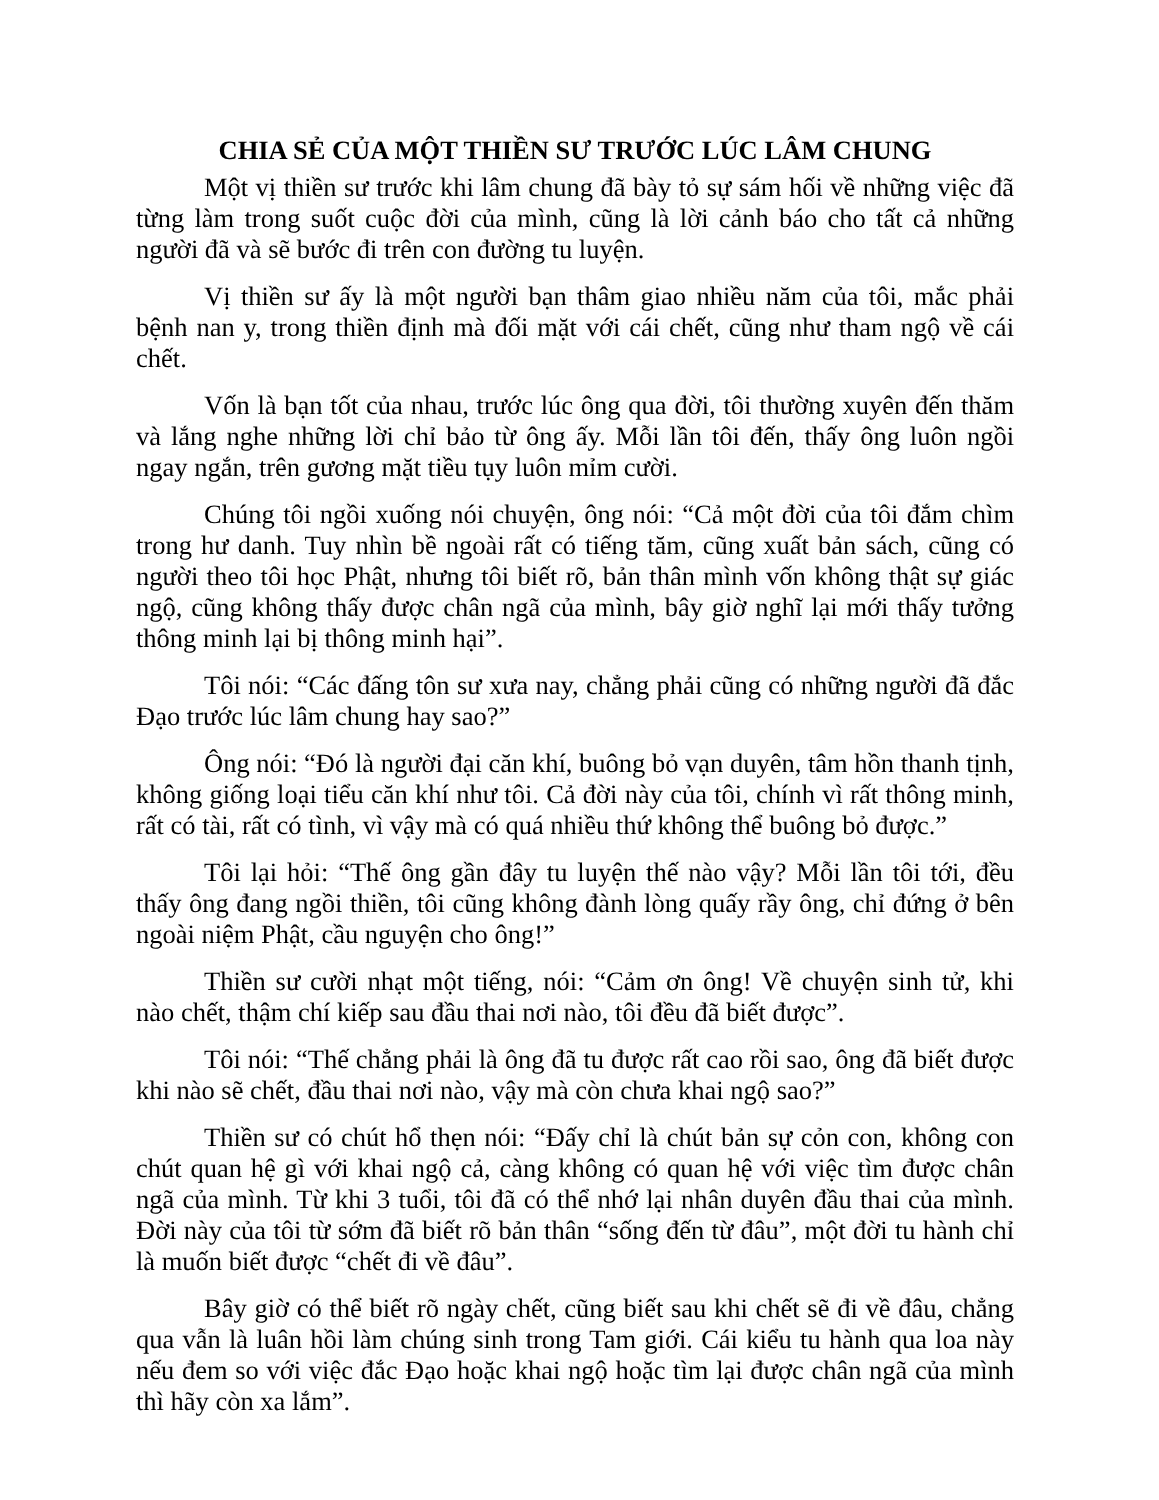CHIA SẺ CỦA MỘT THIỀN SƯ TRƯỚC LÚC LÂM CHUNG
Một vị thiền sư trước khi lâm chung đã bày tỏ sự sám hối về những việc đã từng làm trong suốt cuộc đời của mình, cũng là lời cảnh báo cho tất cả những người đã và sẽ bước đi trên con đường tu luyện.
Vị thiền sư ấy là một người bạn thâm giao nhiều năm của tôi, mắc phải bệnh nan y, trong thiền định mà đối mặt với cái chết, cũng như tham ngộ về cái chết.
Vốn là bạn tốt của nhau, trước lúc ông qua đời, tôi thường xuyên đến thăm và lắng nghe những lời chỉ bảo từ ông ấy. Mỗi lần tôi đến, thấy ông luôn ngồi ngay ngắn, trên gương mặt tiều tụy luôn mỉm cười.
Chúng tôi ngồi xuống nói chuyện, ông nói: “Cả một đời của tôi đắm chìm trong hư danh. Tuy nhìn bề ngoài rất có tiếng tăm, cũng xuất bản sách, cũng có người theo tôi học Phật, nhưng tôi biết rõ, bản thân mình vốn không thật sự giác ngộ, cũng không thấy được chân ngã của mình, bây giờ nghĩ lại mới thấy tưởng thông minh lại bị thông minh hại”.
Tôi nói: “Các đấng tôn sư xưa nay, chẳng phải cũng có những người đã đắc Đạo trước lúc lâm chung hay sao?”
Ông nói: “Đó là người đại căn khí, buông bỏ vạn duyên, tâm hồn thanh tịnh, không giống loại tiểu căn khí như tôi. Cả đời này của tôi, chính vì rất thông minh, rất có tài, rất có tình, vì vậy mà có quá nhiều thứ không thể buông bỏ được.”
Tôi lại hỏi: “Thế ông gần đây tu luyện thế nào vậy? Mỗi lần tôi tới, đều thấy ông đang ngồi thiền, tôi cũng không đành lòng quấy rầy ông, chỉ đứng ở bên ngoài niệm Phật, cầu nguyện cho ông!”
Thiền sư cười nhạt một tiếng, nói: “Cảm ơn ông! Về chuyện sinh tử, khi nào chết, thậm chí kiếp sau đầu thai nơi nào, tôi đều đã biết được”.
Tôi nói: “Thế chẳng phải là ông đã tu được rất cao rồi sao, ông đã biết được khi nào sẽ chết, đầu thai nơi nào, vậy mà còn chưa khai ngộ sao?”
Thiền sư có chút hổ thẹn nói: “Đấy chỉ là chút bản sự cỏn con, không con chút quan hệ gì với khai ngộ cả, càng không có quan hệ với việc tìm được chân ngã của mình. Từ khi 3 tuổi, tôi đã có thể nhớ lại nhân duyên đầu thai của mình. Đời này của tôi từ sớm đã biết rõ bản thân “sống đến từ đâu”, một đời tu hành chỉ là muốn biết được “chết đi về đâu”.
Bây giờ có thể biết rõ ngày chết, cũng biết sau khi chết sẽ đi về đâu, chẳng qua vẫn là luân hồi làm chúng sinh trong Tam giới. Cái kiểu tu hành qua loa này nếu đem so với việc đắc Đạo hoặc khai ngộ hoặc tìm lại được chân ngã của mình thì hãy còn xa lắm”.